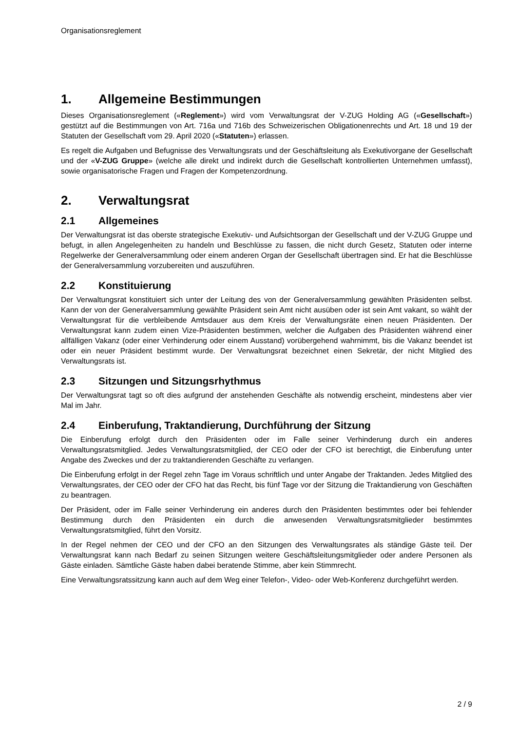Organisationsreglement
1. Allgemeine Bestimmungen
Dieses Organisationsreglement («Reglement») wird vom Verwaltungsrat der V-ZUG Holding AG («Gesellschaft») gestützt auf die Bestimmungen von Art. 716a und 716b des Schweizerischen Obligationenrechts und Art. 18 und 19 der Statuten der Gesellschaft vom 29. April 2020 («Statuten») erlassen.
Es regelt die Aufgaben und Befugnisse des Verwaltungsrats und der Geschäftsleitung als Exekutivorgane der Gesellschaft und der «V-ZUG Gruppe» (welche alle direkt und indirekt durch die Gesellschaft kontrollierten Unternehmen umfasst), sowie organisatorische Fragen und Fragen der Kompetenzordnung.
2. Verwaltungsrat
2.1 Allgemeines
Der Verwaltungsrat ist das oberste strategische Exekutiv- und Aufsichtsorgan der Gesellschaft und der V-ZUG Gruppe und befugt, in allen Angelegenheiten zu handeln und Beschlüsse zu fassen, die nicht durch Gesetz, Statuten oder interne Regelwerke der Generalversammlung oder einem anderen Organ der Gesellschaft übertragen sind. Er hat die Beschlüsse der Generalversammlung vorzubereiten und auszuführen.
2.2 Konstituierung
Der Verwaltungsrat konstituiert sich unter der Leitung des von der Generalversammlung gewählten Präsidenten selbst. Kann der von der Generalversammlung gewählte Präsident sein Amt nicht ausüben oder ist sein Amt vakant, so wählt der Verwaltungsrat für die verbleibende Amtsdauer aus dem Kreis der Verwaltungsräte einen neuen Präsidenten. Der Verwaltungsrat kann zudem einen Vize-Präsidenten bestimmen, welcher die Aufgaben des Präsidenten während einer allfälligen Vakanz (oder einer Verhinderung oder einem Ausstand) vorübergehend wahrnimmt, bis die Vakanz beendet ist oder ein neuer Präsident bestimmt wurde. Der Verwaltungsrat bezeichnet einen Sekretär, der nicht Mitglied des Verwaltungsrats ist.
2.3 Sitzungen und Sitzungsrhythmus
Der Verwaltungsrat tagt so oft dies aufgrund der anstehenden Geschäfte als notwendig erscheint, mindestens aber vier Mal im Jahr.
2.4 Einberufung, Traktandierung, Durchführung der Sitzung
Die Einberufung erfolgt durch den Präsidenten oder im Falle seiner Verhinderung durch ein anderes Verwaltungsratsmitglied. Jedes Verwaltungsratsmitglied, der CEO oder der CFO ist berechtigt, die Einberufung unter Angabe des Zweckes und der zu traktandierenden Geschäfte zu verlangen.
Die Einberufung erfolgt in der Regel zehn Tage im Voraus schriftlich und unter Angabe der Traktanden. Jedes Mitglied des Verwaltungsrates, der CEO oder der CFO hat das Recht, bis fünf Tage vor der Sitzung die Traktandierung von Geschäften zu beantragen.
Der Präsident, oder im Falle seiner Verhinderung ein anderes durch den Präsidenten bestimmtes oder bei fehlender Bestimmung durch den Präsidenten ein durch die anwesenden Verwaltungsratsmitglieder bestimmtes Verwaltungsratsmitglied, führt den Vorsitz.
In der Regel nehmen der CEO und der CFO an den Sitzungen des Verwaltungsrates als ständige Gäste teil. Der Verwaltungsrat kann nach Bedarf zu seinen Sitzungen weitere Geschäftsleitungsmitglieder oder andere Personen als Gäste einladen. Sämtliche Gäste haben dabei beratende Stimme, aber kein Stimmrecht.
Eine Verwaltungsratssitzung kann auch auf dem Weg einer Telefon-, Video- oder Web-Konferenz durchgeführt werden.
2 / 9